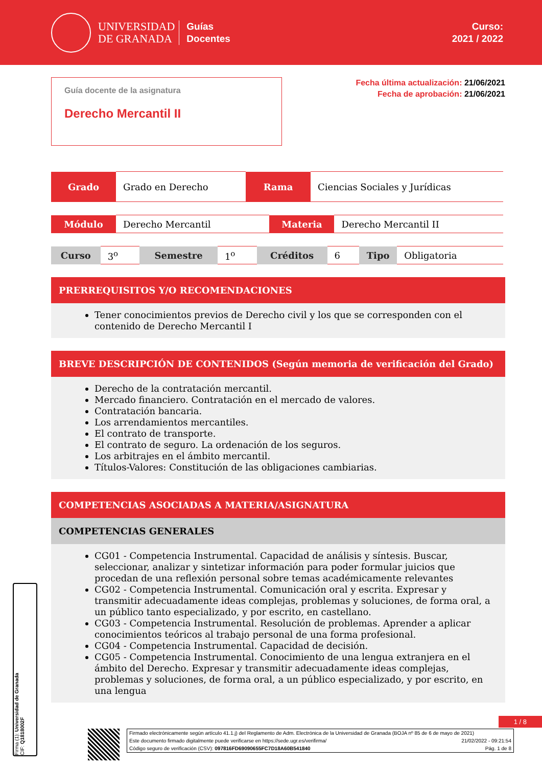UNIVERSIDAD
DE GRANADA
Guías
Docentes
Curso:
2021 / 2022
Guía docente de la asignatura
Derecho Mercantil II
Fecha última actualización: 21/06/2021
Fecha de aprobación: 21/06/2021
| Grado | Grado en Derecho | Rama | Ciencias Sociales y Jurídicas |
| Módulo | Derecho Mercantil | Materia | Derecho Mercantil II |
| Curso | 3<sup>o</sup> | Semestre | 1<sup>o</sup> | Créditos | 6 | Tipo | Obligatoria |
PRERREQUISITOS Y/O RECOMENDACIONES
Tener conocimientos previos de Derecho civil y los que se corresponden con el contenido de Derecho Mercantil I
BREVE DESCRIPCIÓN DE CONTENIDOS (Según memoria de verificación del Grado)
Derecho de la contratación mercantil.
Mercado financiero. Contratación en el mercado de valores.
Contratación bancaria.
Los arrendamientos mercantiles.
El contrato de transporte.
El contrato de seguro. La ordenación de los seguros.
Los arbitrajes en el ámbito mercantil.
Títulos-Valores: Constitución de las obligaciones cambiarias.
COMPETENCIAS ASOCIADAS A MATERIA/ASIGNATURA
COMPETENCIAS GENERALES
CG01 - Competencia Instrumental. Capacidad de análisis y síntesis. Buscar, seleccionar, analizar y sintetizar información para poder formular juicios que procedan de una reflexión personal sobre temas académicamente relevantes
CG02 - Competencia Instrumental. Comunicación oral y escrita. Expresar y transmitir adecuadamente ideas complejas, problemas y soluciones, de forma oral, a un público tanto especializado, y por escrito, en castellano.
CG03 - Competencia Instrumental. Resolución de problemas. Aprender a aplicar conocimientos teóricos al trabajo personal de una forma profesional.
CG04 - Competencia Instrumental. Capacidad de decisión.
CG05 - Competencia Instrumental. Conocimiento de una lengua extranjera en el ámbito del Derecho. Expresar y transmitir adecuadamente ideas complejas, problemas y soluciones, de forma oral, a un público especializado, y por escrito, en una lengua
Firma (1): Universidad de Granada
CIF: Q1818002F
1 / 8
Firmado electrónicamente según artículo 41.1.j) del Reglamento de Adm. Electrónica de la Universidad de Granada (BOJA nº 85 de 6 de mayo de 2021)
Este documento firmado digitalmente puede verificarse en https://sede.ugr.es/verifirma/ 21/02/2022 - 09:21:54
Código seguro de verificación (CSV): 097816FD69090655FC7D18A60B541840 Pág. 1 de 8